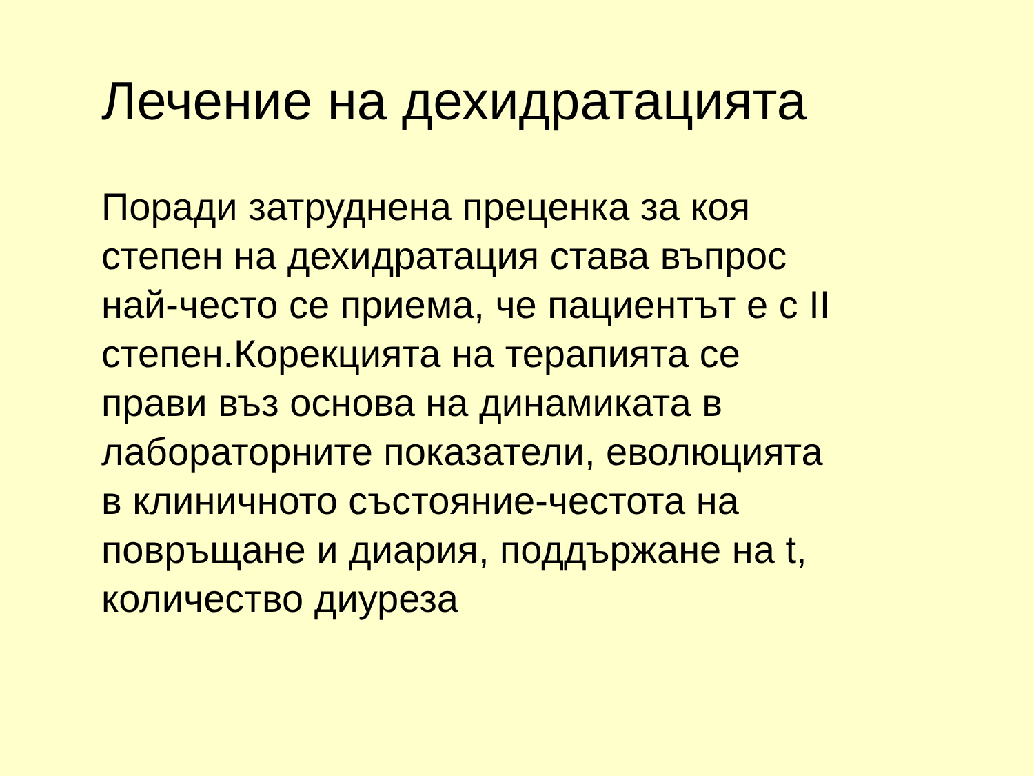Лечение на дехидратацията
Поради затруднена преценка за коя
степен на дехидратация става въпрос
най-често се приема, че пациентът е с II
степен.Корекцията на терапията се
прави въз основа на динамиката в
лабораторните показатели, еволюцията
в клиничното състояние-честота на
повръщане и диария, поддържане на t,
количество диуреза